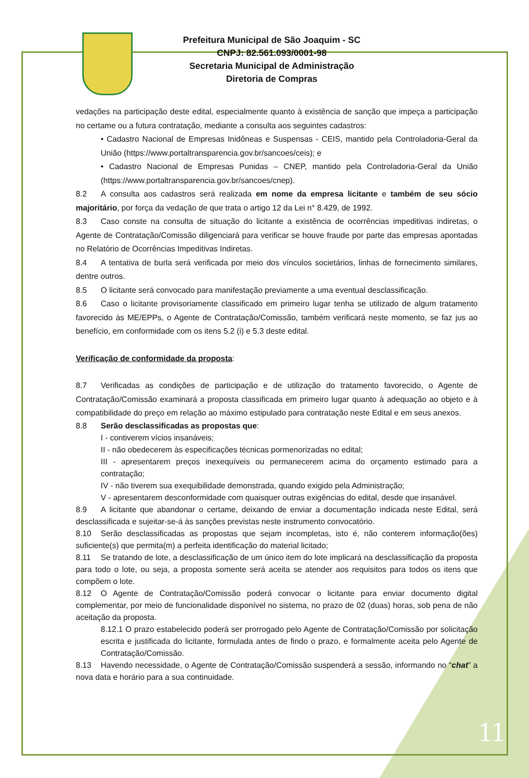Prefeitura Municipal de São Joaquim - SC
CNPJ: 82.561.093/0001-98
Secretaria Municipal de Administração
Diretoria de Compras
vedações na participação deste edital, especialmente quanto à existência de sanção que impeça a participação no certame ou a futura contratação, mediante a consulta aos seguintes cadastros:
• Cadastro Nacional de Empresas Inidôneas e Suspensas - CEIS, mantido pela Controladoria-Geral da União (https://www.portaltransparencia.gov.br/sancoes/ceis); e
• Cadastro Nacional de Empresas Punidas – CNEP, mantido pela Controladoria-Geral da União (https://www.portaltransparencia.gov.br/sancoes/cnep).
8.2 A consulta aos cadastros será realizada em nome da empresa licitante e também de seu sócio majoritário, por força da vedação de que trata o artigo 12 da Lei n° 8.429, de 1992.
8.3 Caso conste na consulta de situação do licitante a existência de ocorrências impeditivas indiretas, o Agente de Contratação/Comissão diligenciará para verificar se houve fraude por parte das empresas apontadas no Relatório de Ocorrências Impeditivas Indiretas.
8.4 A tentativa de burla será verificada por meio dos vínculos societários, linhas de fornecimento similares, dentre outros.
8.5 O licitante será convocado para manifestação previamente a uma eventual desclassificação.
8.6 Caso o licitante provisoriamente classificado em primeiro lugar tenha se utilizado de algum tratamento favorecido às ME/EPPs, o Agente de Contratação/Comissão, também verificará neste momento, se faz jus ao benefício, em conformidade com os itens 5.2 (i) e 5.3 deste edital.
Verificação de conformidade da proposta:
8.7 Verificadas as condições de participação e de utilização do tratamento favorecido, o Agente de Contratação/Comissão examinará a proposta classificada em primeiro lugar quanto à adequação ao objeto e à compatibilidade do preço em relação ao máximo estipulado para contratação neste Edital e em seus anexos.
8.8 Serão desclassificadas as propostas que:
I - contiverem vícios insanáveis;
II - não obedecerem às especificações técnicas pormenorizadas no edital;
III - apresentarem preços inexequíveis ou permanecerem acima do orçamento estimado para a contratação;
IV - não tiverem sua exequibilidade demonstrada, quando exigido pela Administração;
V - apresentarem desconformidade com quaisquer outras exigências do edital, desde que insanável.
8.9 A licitante que abandonar o certame, deixando de enviar a documentação indicada neste Edital, será desclassificada e sujeitar-se-á às sanções previstas neste instrumento convocatório.
8.10 Serão desclassificadas as propostas que sejam incompletas, isto é, não conterem informação(ões) suficiente(s) que permita(m) a perfeita identificação do material licitado;
8.11 Se tratando de lote, a desclassificação de um único item do lote implicará na desclassificação da proposta para todo o lote, ou seja, a proposta somente será aceita se atender aos requisitos para todos os itens que compõem o lote.
8.12 O Agente de Contratação/Comissão poderá convocar o licitante para enviar documento digital complementar, por meio de funcionalidade disponível no sistema, no prazo de 02 (duas) horas, sob pena de não aceitação da proposta.
8.12.1 O prazo estabelecido poderá ser prorrogado pelo Agente de Contratação/Comissão por solicitação escrita e justificada do licitante, formulada antes de findo o prazo, e formalmente aceita pelo Agente de Contratação/Comissão.
8.13 Havendo necessidade, o Agente de Contratação/Comissão suspenderá a sessão, informando no “chat” a nova data e horário para a sua continuidade.
11